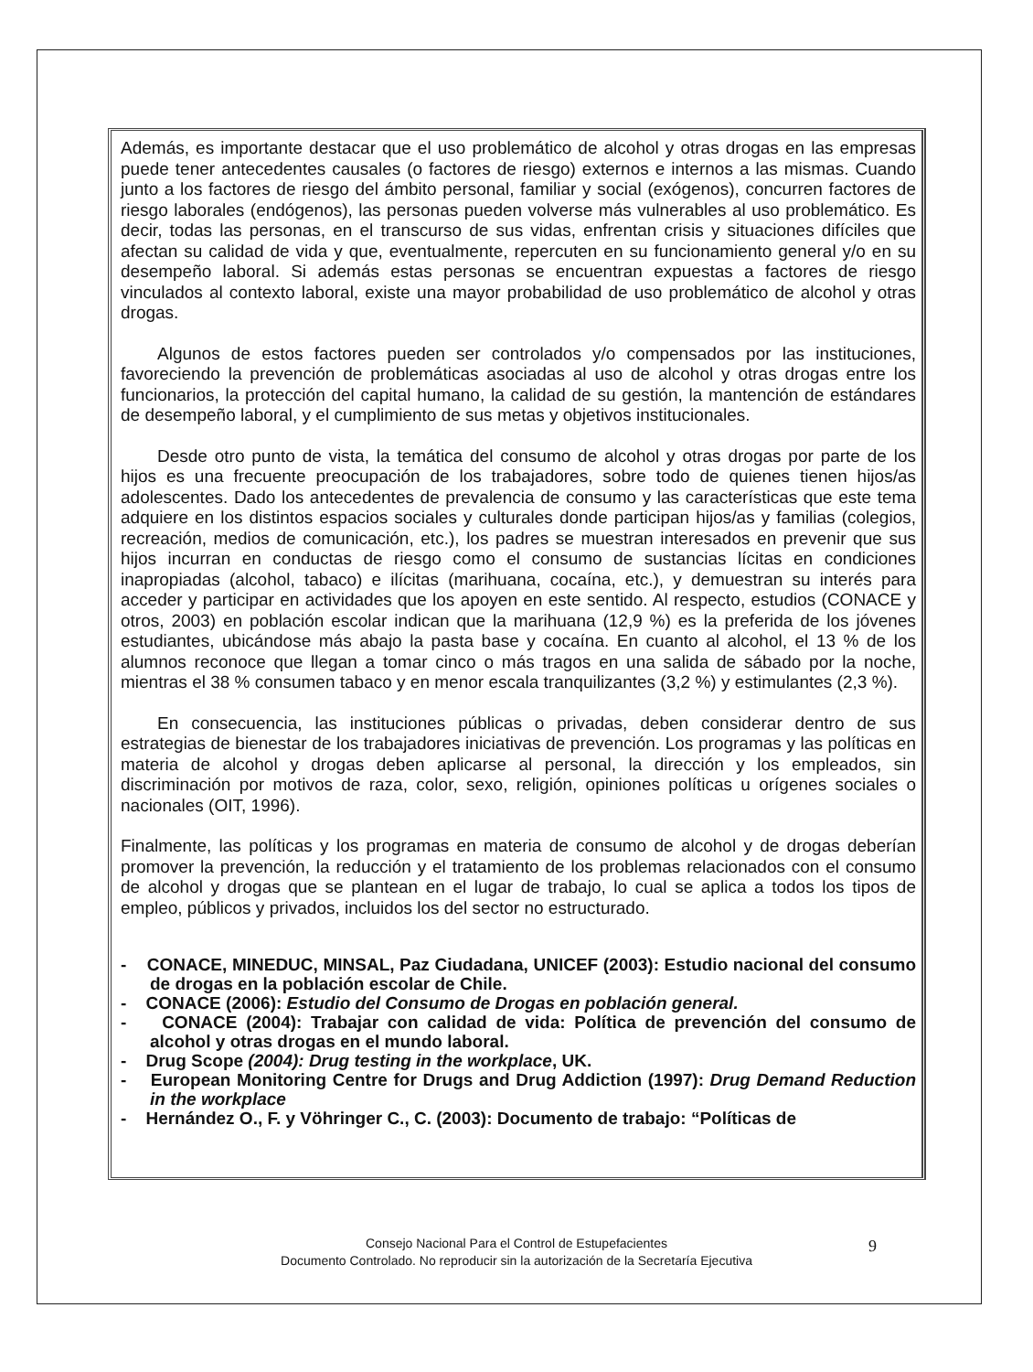Además, es importante destacar que el uso problemático de alcohol y otras drogas en las empresas puede tener antecedentes causales (o factores de riesgo) externos e internos a las mismas. Cuando junto a los factores de riesgo del ámbito personal, familiar y social (exógenos), concurren factores de riesgo laborales (endógenos), las personas pueden volverse más vulnerables al uso problemático. Es decir, todas las personas, en el transcurso de sus vidas, enfrentan crisis y situaciones difíciles que afectan su calidad de vida y que, eventualmente, repercuten en su funcionamiento general y/o en su desempeño laboral. Si además estas personas se encuentran expuestas a factores de riesgo vinculados al contexto laboral, existe una mayor probabilidad de uso problemático de alcohol y otras drogas.
Algunos de estos factores pueden ser controlados y/o compensados por las instituciones, favoreciendo la prevención de problemáticas asociadas al uso de alcohol y otras drogas entre los funcionarios, la protección del capital humano, la calidad de su gestión, la mantención de estándares de desempeño laboral, y el cumplimiento de sus metas y objetivos institucionales.
Desde otro punto de vista, la temática del consumo de alcohol y otras drogas por parte de los hijos es una frecuente preocupación de los trabajadores, sobre todo de quienes tienen hijos/as adolescentes. Dado los antecedentes de prevalencia de consumo y las características que este tema adquiere en los distintos espacios sociales y culturales donde participan hijos/as y familias (colegios, recreación, medios de comunicación, etc.), los padres se muestran interesados en prevenir que sus hijos incurran en conductas de riesgo como el consumo de sustancias lícitas en condiciones inapropiadas (alcohol, tabaco) e ilícitas (marihuana, cocaína, etc.), y demuestran su interés para acceder y participar en actividades que los apoyen en este sentido. Al respecto, estudios (CONACE y otros, 2003) en población escolar indican que la marihuana (12,9 %) es la preferida de los jóvenes estudiantes, ubicándose más abajo la pasta base y cocaína. En cuanto al alcohol, el 13 % de los alumnos reconoce que llegan a tomar cinco o más tragos en una salida de sábado por la noche, mientras el 38 % consumen tabaco y en menor escala tranquilizantes (3,2 %) y estimulantes (2,3 %).
En consecuencia, las instituciones públicas o privadas, deben considerar dentro de sus estrategias de bienestar de los trabajadores iniciativas de prevención. Los programas y las políticas en materia de alcohol y drogas deben aplicarse al personal, la dirección y los empleados, sin discriminación por motivos de raza, color, sexo, religión, opiniones políticas u orígenes sociales o nacionales (OIT, 1996).
Finalmente, las políticas y los programas en materia de consumo de alcohol y de drogas deberían promover la prevención, la reducción y el tratamiento de los problemas relacionados con el consumo de alcohol y drogas que se plantean en el lugar de trabajo, lo cual se aplica a todos los tipos de empleo, públicos y privados, incluidos los del sector no estructurado.
- CONACE, MINEDUC, MINSAL, Paz Ciudadana, UNICEF (2003): Estudio nacional del consumo de drogas en la población escolar de Chile.
- CONACE (2006): Estudio del Consumo de Drogas en población general.
- CONACE (2004): Trabajar con calidad de vida: Política de prevención del consumo de alcohol y otras drogas en el mundo laboral.
- Drug Scope (2004): Drug testing in the workplace, UK.
- European Monitoring Centre for Drugs and Drug Addiction (1997): Drug Demand Reduction in the workplace
- Hernández O., F. y Vöhringer C., C. (2003): Documento de trabajo: “Políticas de
Consejo Nacional Para el Control de Estupefacientes
Documento Controlado. No reproducir sin la autorización de la Secretaría Ejecutiva
9